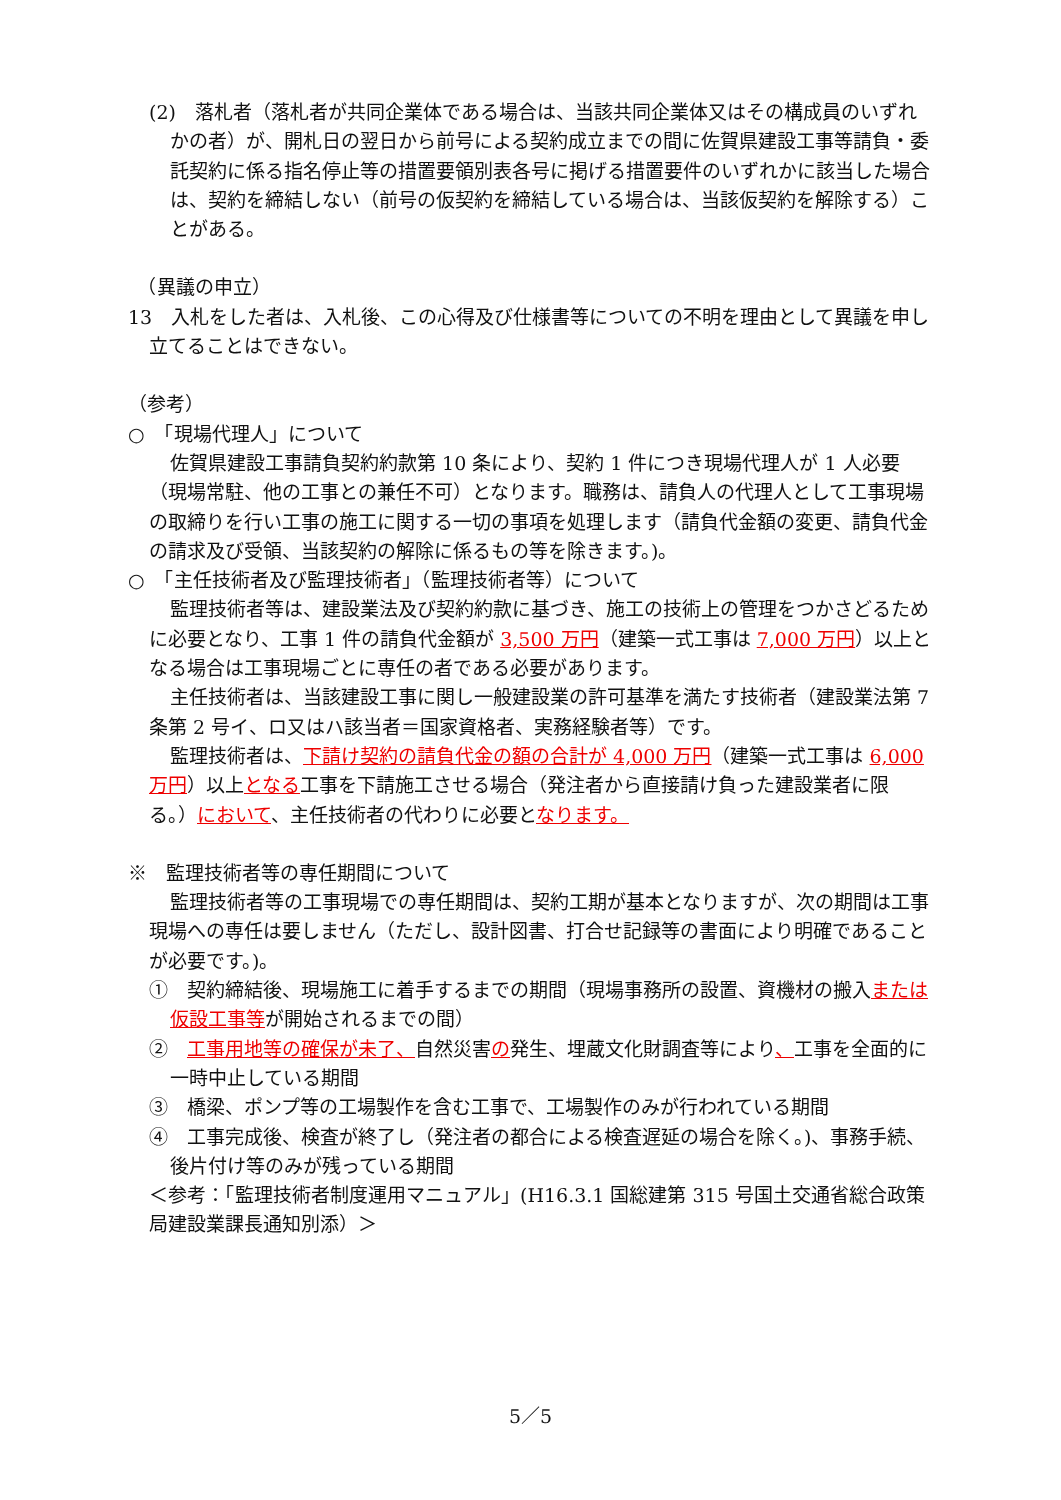(2)　落札者（落札者が共同企業体である場合は、当該共同企業体又はその構成員のいずれかの者）が、開札日の翌日から前号による契約成立までの間に佐賀県建設工事等請負・委託契約に係る指名停止等の措置要領別表各号に掲げる措置要件のいずれかに該当した場合は、契約を締結しない（前号の仮契約を締結している場合は、当該仮契約を解除する）ことがある。
　（異議の申立）
13　入札をした者は、入札後、この心得及び仕様書等についての不明を理由として異議を申し立てることはできない。
（参考）
○　「現場代理人」について
佐賀県建設工事請負契約約款第 10 条により、契約 1 件につき現場代理人が 1 人必要（現場常駐、他の工事との兼任不可）となります。職務は、請負人の代理人として工事現場の取締りを行い工事の施工に関する一切の事項を処理します（請負代金額の変更、請負代金の請求及び受領、当該契約の解除に係るもの等を除きます。)。
○　「主任技術者及び監理技術者」（監理技術者等）について
監理技術者等は、建設業法及び契約約款に基づき、施工の技術上の管理をつかさどるために必要となり、工事 1 件の請負代金額が 3,500 万円（建築一式工事は 7,000 万円）以上となる場合は工事現場ごとに専任の者である必要があります。
主任技術者は、当該建設工事に関し一般建設業の許可基準を満たす技術者（建設業法第 7 条第 2 号イ、ロ又はハ該当者＝国家資格者、実務経験者等）です。
監理技術者は、下請け契約の請負代金の額の合計が 4,000 万円（建築一式工事は 6,000 万円）以上となる工事を下請施工させる場合（発注者から直接請け負った建設業者に限る。）において、主任技術者の代わりに必要となります。
※　監理技術者等の専任期間について
監理技術者等の工事現場での専任期間は、契約工期が基本となりますが、次の期間は工事現場への専任は要しません（ただし、設計図書、打合せ記録等の書面により明確であることが必要です。)。
①　契約締結後、現場施工に着手するまでの期間（現場事務所の設置、資機材の搬入または仮設工事等が開始されるまでの間）
②　工事用地等の確保が未了、自然災害の発生、埋蔵文化財調査等により、工事を全面的に一時中止している期間
③　橋梁、ポンプ等の工場製作を含む工事で、工場製作のみが行われている期間
④　工事完成後、検査が終了し（発注者の都合による検査遅延の場合を除く。)、事務手続、後片付け等のみが残っている期間
＜参考：「監理技術者制度運用マニュアル」(H16.3.1 国総建第 315 号国土交通省総合政策局建設業課長通知別添）＞
5／5